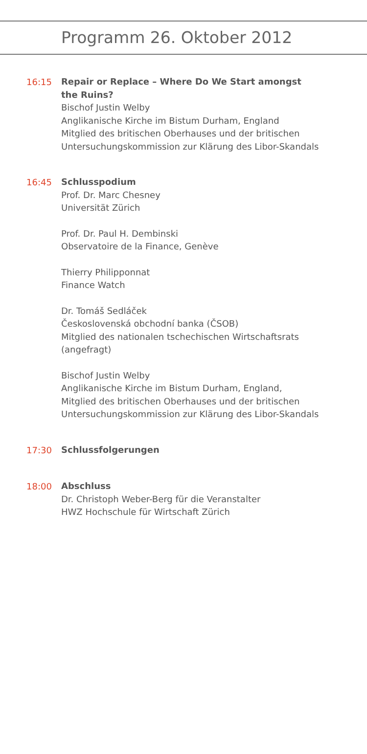Programm 26. Oktober 2012
16:15
Repair or Replace – Where Do We Start amongst
the Ruins?
Bischof Justin Welby
Anglikanische Kirche im Bistum Durham, England
Mitglied des britischen Oberhauses und der britischen
Untersuchungskommission zur Klärung des Libor-Skandals
16:45
Schlusspodium
Prof. Dr. Marc Chesney
Universität Zürich
Prof. Dr. Paul H. Dembinski
Observatoire de la Finance, Genève
Thierry Philipponnat
Finance Watch
Dr. Tomáš Sedláček
Československá obchodní banka (ČSOB)
Mitglied des nationalen tschechischen Wirtschaftsrats
(angefragt)
Bischof Justin Welby
Anglikanische Kirche im Bistum Durham, England,
Mitglied des britischen Oberhauses und der britischen
Untersuchungskommission zur Klärung des Libor-Skandals
17:30
Schlussfolgerungen
18:00
Abschluss
Dr. Christoph Weber-Berg für die Veranstalter
HWZ Hochschule für Wirtschaft Zürich